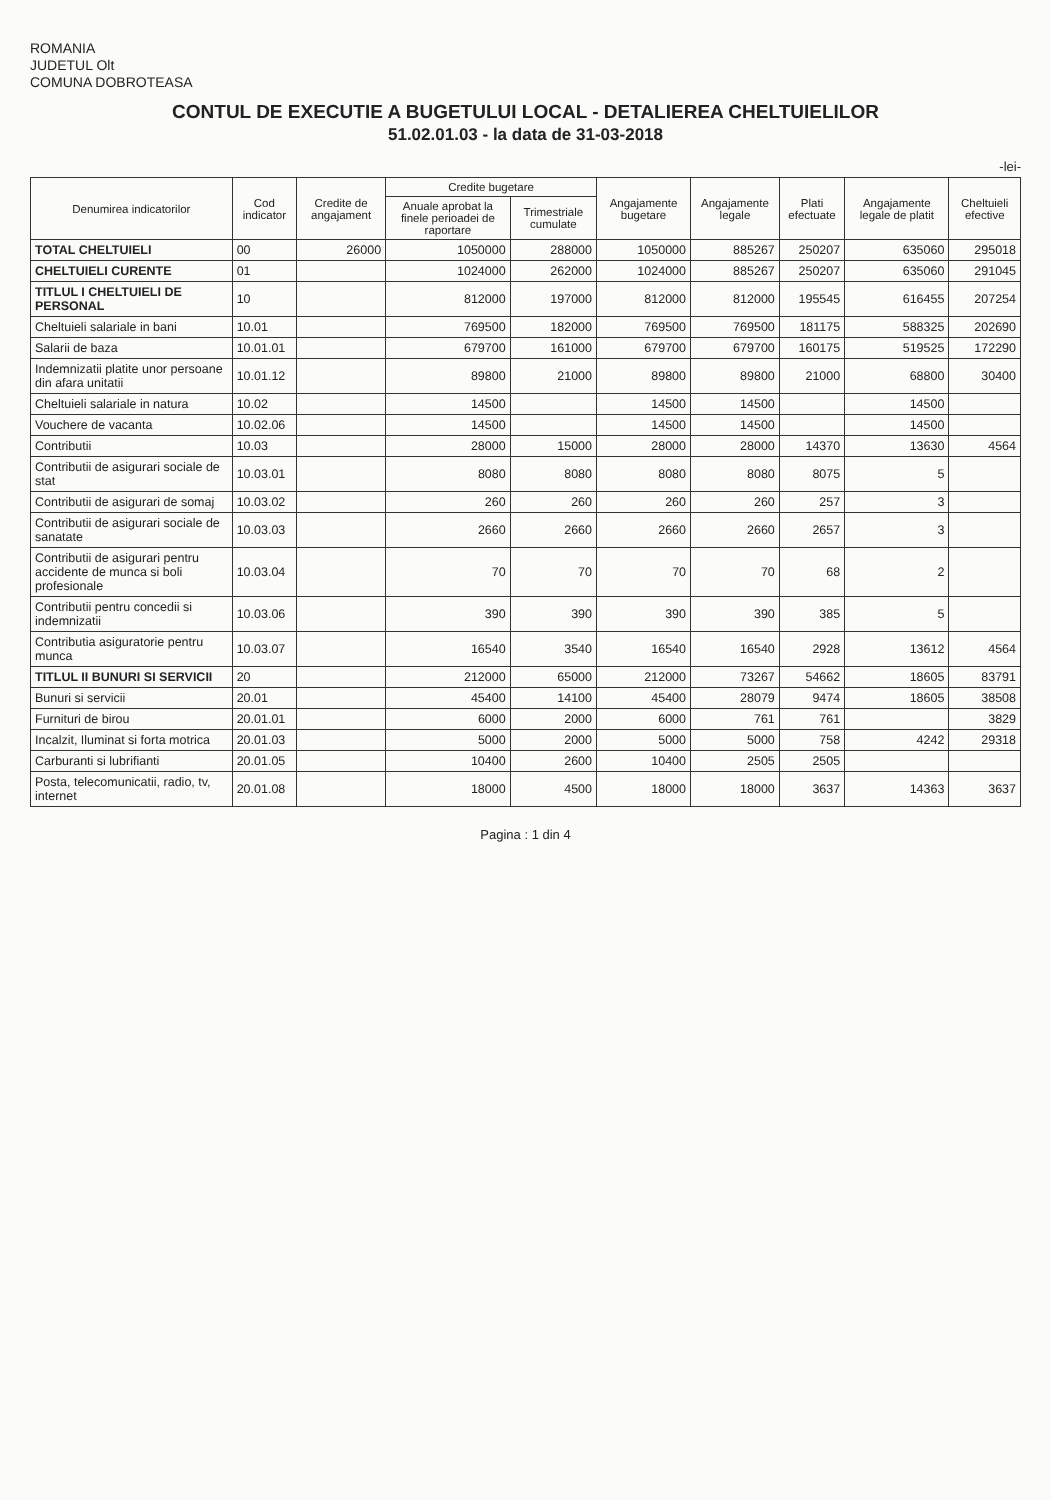ROMANIA
JUDETUL Olt
COMUNA DOBROTEASA
CONTUL DE EXECUTIE A BUGETULUI LOCAL - DETALIEREA CHELTUIELILOR
51.02.01.03 - la data de 31-03-2018
-lei-
| Denumirea indicatorilor | Cod indicator | Credite de angajament | Credite bugetare | | Angajamente bugetare | Angajamente legale | Plati efectuate | Angajamente legale de platit | Cheltuieli efective |
| --- | --- | --- | --- | --- | --- | --- | --- | --- | --- |
| | | | Anuale aprobat la finele perioadei de raportare | Trimestriale cumulate | | | | | |
| TOTAL CHELTUIELI | 00 | 26000 | 1050000 | 288000 | 1050000 | 885267 | 250207 | 635060 | 295018 |
| CHELTUIELI CURENTE | 01 | | 1024000 | 262000 | 1024000 | 885267 | 250207 | 635060 | 291045 |
| TITLUL I CHELTUIELI DE PERSONAL | 10 | | 812000 | 197000 | 812000 | 812000 | 195545 | 616455 | 207254 |
| Cheltuieli salariale in bani | 10.01 | | 769500 | 182000 | 769500 | 769500 | 181175 | 588325 | 202690 |
| Salarii de baza | 10.01.01 | | 679700 | 161000 | 679700 | 679700 | 160175 | 519525 | 172290 |
| Indemnizatii platite unor persoane din afara unitatii | 10.01.12 | | 89800 | 21000 | 89800 | 89800 | 21000 | 68800 | 30400 |
| Cheltuieli salariale in natura | 10.02 | | 14500 | | 14500 | 14500 | | 14500 | |
| Vouchere de vacanta | 10.02.06 | | 14500 | | 14500 | 14500 | | 14500 | |
| Contributii | 10.03 | | 28000 | 15000 | 28000 | 28000 | 14370 | 13630 | 4564 |
| Contributii de asigurari sociale de stat | 10.03.01 | | 8080 | 8080 | 8080 | 8080 | 8075 | 5 | |
| Contributii de asigurari de somaj | 10.03.02 | | 260 | 260 | 260 | 260 | 257 | 3 | |
| Contributii de asigurari sociale de sanatate | 10.03.03 | | 2660 | 2660 | 2660 | 2660 | 2657 | 3 | |
| Contributii de asigurari pentru accidente de munca si boli profesionale | 10.03.04 | | 70 | 70 | 70 | 70 | 68 | 2 | |
| Contributii pentru concedii si indemnizatii | 10.03.06 | | 390 | 390 | 390 | 390 | 385 | 5 | |
| Contributia asiguratorie pentru munca | 10.03.07 | | 16540 | 3540 | 16540 | 16540 | 2928 | 13612 | 4564 |
| TITLUL II BUNURI SI SERVICII | 20 | | 212000 | 65000 | 212000 | 73267 | 54662 | 18605 | 83791 |
| Bunuri si servicii | 20.01 | | 45400 | 14100 | 45400 | 28079 | 9474 | 18605 | 38508 |
| Furnituri de birou | 20.01.01 | | 6000 | 2000 | 6000 | 761 | 761 | | 3829 |
| Incalzit, Iluminat si forta motrica | 20.01.03 | | 5000 | 2000 | 5000 | 5000 | 758 | 4242 | 29318 |
| Carburanti si lubrifianti | 20.01.05 | | 10400 | 2600 | 10400 | 2505 | 2505 | | |
| Posta, telecomunicatii, radio, tv, internet | 20.01.08 | | 18000 | 4500 | 18000 | 18000 | 3637 | 14363 | 3637 |
Pagina : 1 din 4